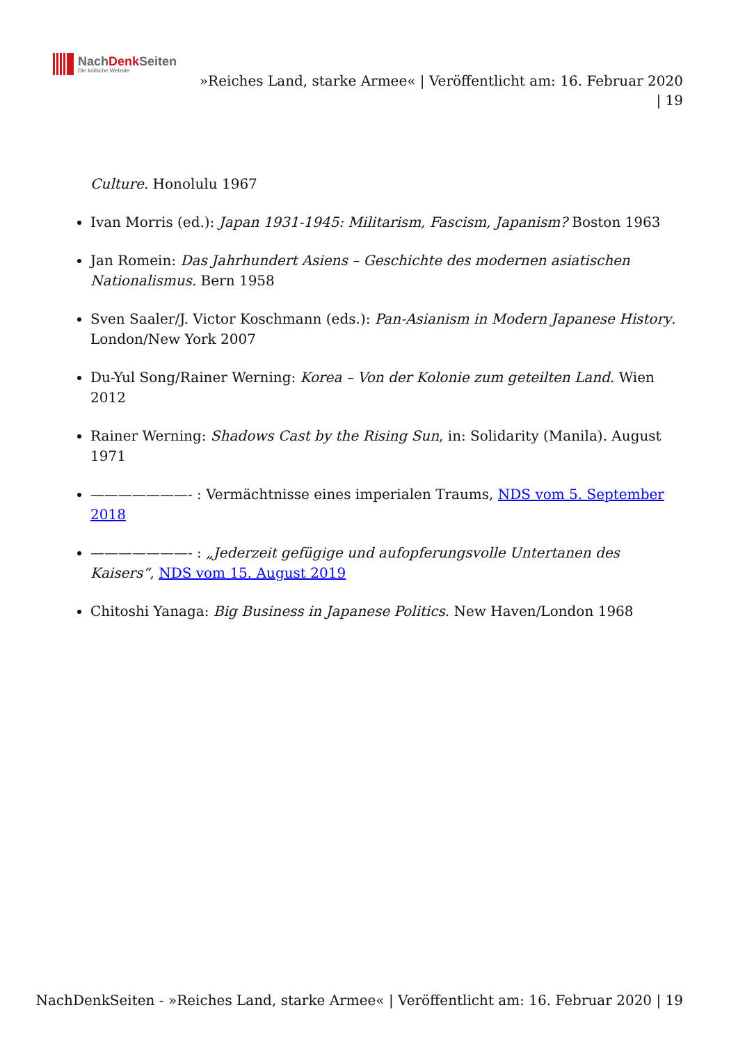NachDenk Seiten
Die kritische Website
»Reiches Land, starke Armee« | Veröffentlicht am: 16. Februar 2020 | 19
Culture. Honolulu 1967
Ivan Morris (ed.): Japan 1931-1945: Militarism, Fascism, Japanism? Boston 1963
Jan Romein: Das Jahrhundert Asiens – Geschichte des modernen asiatischen Nationalismus. Bern 1958
Sven Saaler/J. Victor Koschmann (eds.): Pan-Asianism in Modern Japanese History. London/New York 2007
Du-Yul Song/Rainer Werning: Korea – Von der Kolonie zum geteilten Land. Wien 2012
Rainer Werning: Shadows Cast by the Rising Sun, in: Solidarity (Manila). August 1971
———————- : Vermächtnisse eines imperialen Traums, NDS vom 5. September 2018
———————- : „Jederzeit gefügige und aufopferungsvolle Untertanen des Kaisers“, NDS vom 15. August 2019
Chitoshi Yanaga: Big Business in Japanese Politics. New Haven/London 1968
NachDenkSeiten - »Reiches Land, starke Armee« | Veröffentlicht am: 16. Februar 2020 | 19